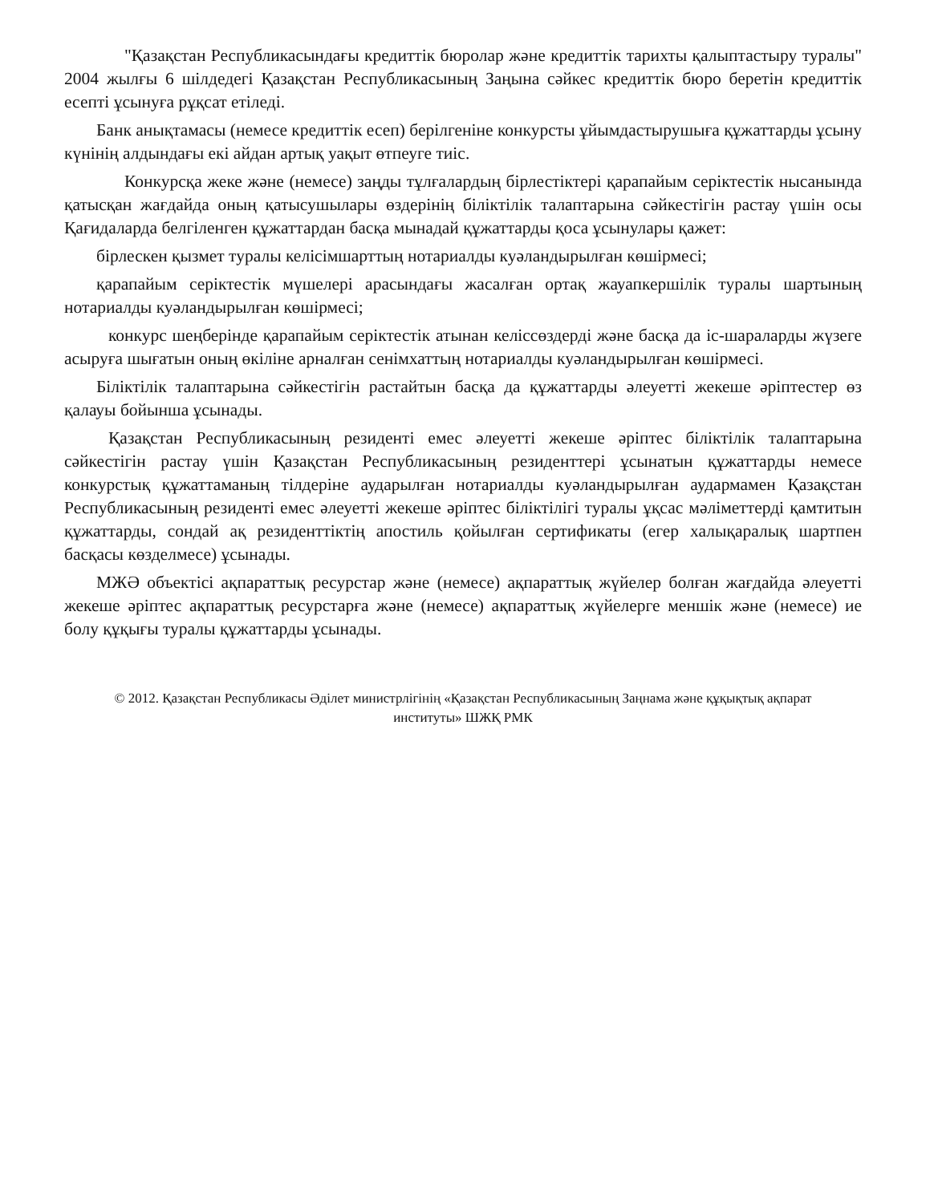"Қазақстан Республикасындағы кредиттік бюролар және кредиттік тарихты қалыптастыру туралы" 2004 жылғы 6 шілдедегі Қазақстан Республикасының Заңына сәйкес кредиттік бюро беретін кредиттік есепті ұсынуға рұқсат етіледі.
Банк анықтамасы (немесе кредиттік есеп) берілгеніне конкурсты ұйымдастырушыға құжаттарды ұсыну күнінің алдындағы екі айдан артық уақыт өтпеуге тиіс.
Конкурсқа жеке және (немесе) заңды тұлғалардың бірлестіктері қарапайым серіктестік нысанында қатысқан жағдайда оның қатысушылары өздерінің біліктілік талаптарына сәйкестігін растау үшін осы Қағидаларда белгіленген құжаттардан басқа мынадай құжаттарды қоса ұсынулары қажет:
бірлескен қызмет туралы келісімшарттың нотариалды куәландырылған көшірмесі;
қарапайым серіктестік мүшелері арасындағы жасалған ортақ жауапкершілік туралы шартының нотариалды куәландырылған көшірмесі;
конкурс шеңберінде қарапайым серіктестік атынан келіссөздерді және басқа да іс-шараларды жүзеге асыруға шығатын оның өкіліне арналған сенімхаттың нотариалды куәландырылған көшірмесі.
Біліктілік талаптарына сәйкестігін растайтын басқа да құжаттарды әлеуетті жекеше әріптестер өз қалауы бойынша ұсынады.
Қазақстан Республикасының резиденті емес әлеуетті жекеше әріптес біліктілік талаптарына сәйкестігін растау үшін Қазақстан Республикасының резиденттері ұсынатын құжаттарды немесе конкурстық құжаттаманың тілдеріне аударылған нотариалды куәландырылған аудармамен Қазақстан Республикасының резиденті емес әлеуетті жекеше әріптес біліктілігі туралы ұқсас мәліметтерді қамтитын құжаттарды, сондай ақ резиденттіктің апостиль қойылған сертификаты (егер халықаралық шартпен басқасы көзделмесе) ұсынады.
МЖӘ объектісі ақпараттық ресурстар және (немесе) ақпараттық жүйелер болған жағдайда әлеуетті жекеше әріптес ақпараттық ресурстарға және (немесе) ақпараттық жүйелерге меншік және (немесе) ие болу құқығы туралы құжаттарды ұсынады.
© 2012. Қазақстан Республикасы Әділет министрлігінің «Қазақстан Республикасының Заңнама және құқықтық ақпарат институты» ШЖҚ РМК